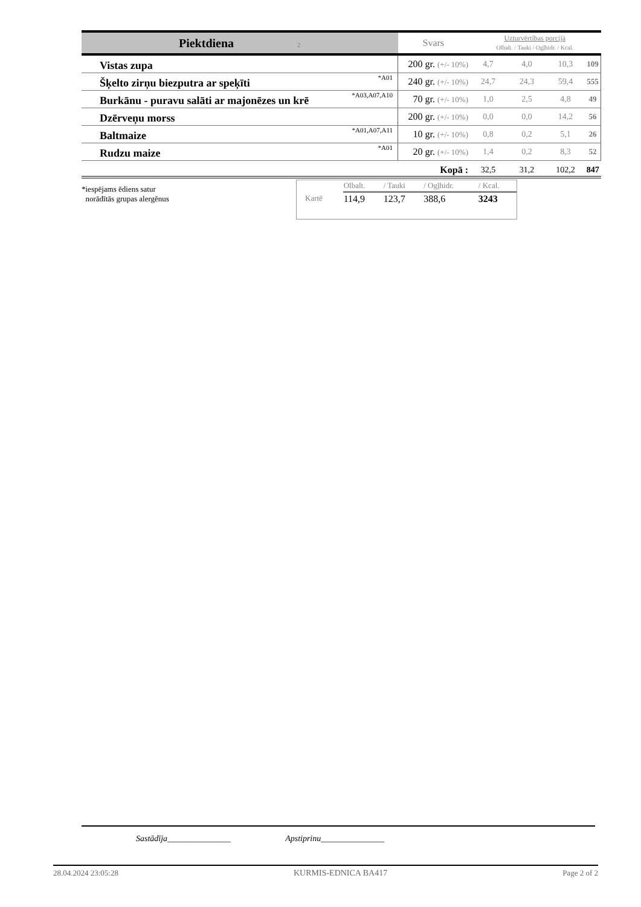| Piektdiena 2 | | Svars | Uzturvērtības porcijā Olbalt. / Tauki / Ogļhidr. / Kcal. | | | |
| Vistas zupa | | 200 gr. (+/- 10%) | 4,7 | 4,0 | 10,3 | 109 |
| Šķelto zirņu biezputra ar speķīti | *A01 | 240 gr. (+/- 10%) | 24,7 | 24,3 | 59,4 | 555 |
| Burkānu - puravu salāti ar majonēzes un krē | *A03,A07,A10 | 70 gr. (+/- 10%) | 1,0 | 2,5 | 4,8 | 49 |
| Dzērveņu morss | | 200 gr. (+/- 10%) | 0,0 | 0,0 | 14,2 | 56 |
| Baltmaize | *A01,A07,A11 | 10 gr. (+/- 10%) | 0,8 | 0,2 | 5,1 | 26 |
| Rudzu maize | *A01 | 20 gr. (+/- 10%) | 1,4 | 0,2 | 8,3 | 52 |
| | | Kopā : | 32,5 | 31,2 | 102,2 | 847 |
*iespējams ēdiens satur
norādītās grupas alergēnus
| | Olbalt. | / Tauki | / Ogļhidr. | / Kcal. |
| Kartē | 114,9 | 123,7 | 388,6 | 3243 |
Sastādīja_______________ Apstiprinu_______________
28.04.2024 23:05:28 KURMIS-EDNICA BA417 Page 2 of 2